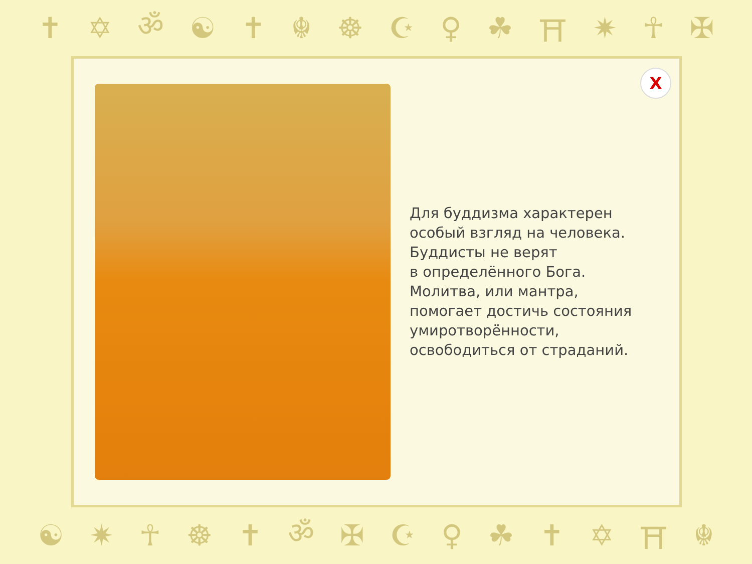✝ ✡ ॐ ☯ ✝ ☬ ☸ ☪ ♀ ☘ ⛩ ✷ ☥ ✠
X
Для буддизма характерен
особый взгляд на человека.
Буддисты не верят
в определённого Бога.
Молитва, или мантра,
помогает достичь состояния
умиротворённости,
освободиться от страданий.
☯ ✷ ☥ ☸ ✝ ॐ ✠ ☪ ♀ ☘ ✝ ✡ ⛩ ☬